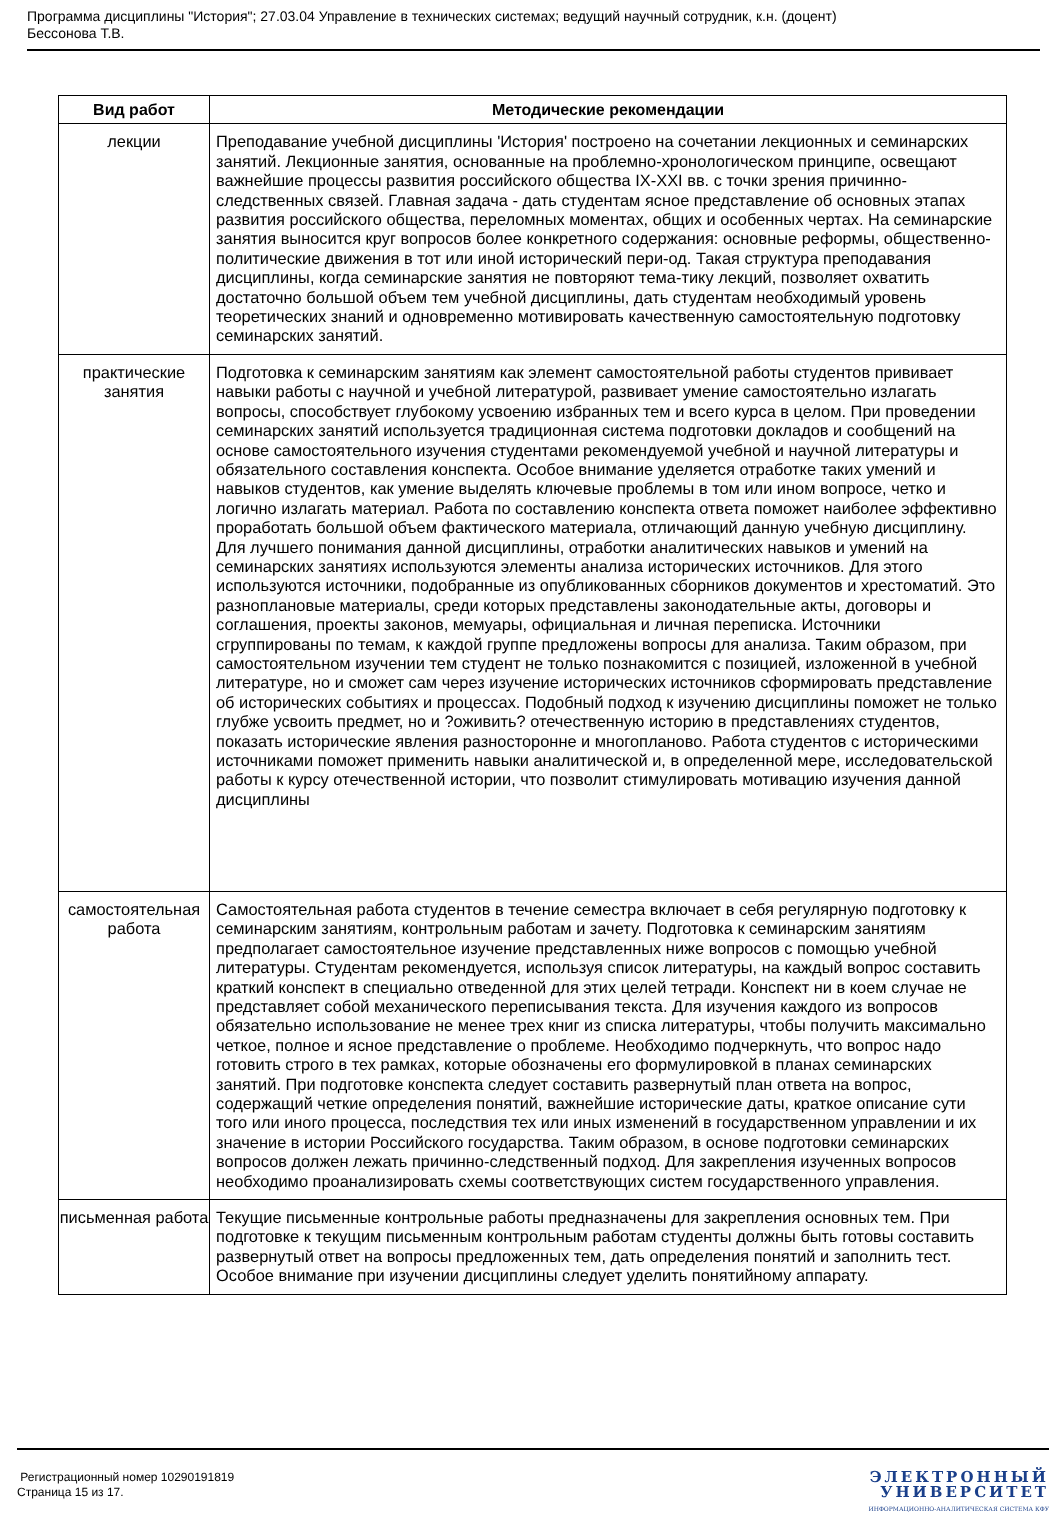Программа дисциплины "История"; 27.03.04 Управление в технических системах; ведущий научный сотрудник, к.н. (доцент)
Бессонова Т.В.
| Вид работ | Методические рекомендации |
| --- | --- |
| лекции | Преподавание учебной дисциплины 'История' построено на сочетании лекционных и семинарских занятий. Лекционные занятия, основанные на проблемно-хронологическом принципе, освещают важнейшие процессы развития российского общества IX-XXI вв. с точки зрения причинно-следственных связей. Главная задача - дать студентам ясное представление об основных этапах развития российского общества, переломных моментах, общих и особенных чертах. На семинарские занятия выносится круг вопросов более конкретного содержания: основные реформы, общественно-политические движения в тот или иной исторический пери-од. Такая структура преподавания дисциплины, когда семинарские занятия не повторяют тема-тику лекций, позволяет охватить достаточно большой объем тем учебной дисциплины, дать студентам необходимый уровень теоретических знаний и одновременно мотивировать качественную самостоятельную подготовку семинарских занятий. |
| практические занятия | Подготовка к семинарским занятиям как элемент самостоятельной работы студентов прививает навыки работы с научной и учебной литературой, развивает умение самостоятельно излагать вопросы, способствует глубокому усвоению избранных тем и всего курса в целом. При проведении семинарских занятий используется традиционная система подготовки докладов и сообщений на основе самостоятельного изучения студентами рекомендуемой учебной и научной литературы и обязательного составления конспекта. Особое внимание уделяется отработке таких умений и навыков студентов, как умение выделять ключевые проблемы в том или ином вопросе, четко и логично излагать материал. Работа по составлению конспекта ответа поможет наиболее эффективно проработать большой объем фактического материала, отличающий данную учебную дисциплину. Для лучшего понимания данной дисциплины, отработки аналитических навыков и умений на семинарских занятиях используются элементы анализа исторических источников. Для этого используются источники, подобранные из опубликованных сборников документов и хрестоматий. Это разноплановые материалы, среди которых представлены законодательные акты, договоры и соглашения, проекты законов, мемуары, официальная и личная переписка. Источники сгруппированы по темам, к каждой группе предложены вопросы для анализа. Таким образом, при самостоятельном изучении тем студент не только познакомится с позицией, изложенной в учебной литературе, но и сможет сам через изучение исторических источников сформировать представление об исторических событиях и процессах. Подобный подход к изучению дисциплины поможет не только глубже усвоить предмет, но и ?оживить? отечественную историю в представлениях студентов, показать исторические явления разносторонне и многопланово. Работа студентов с историческими источниками поможет применить навыки аналитической и, в определенной мере, исследовательской работы к курсу отечественной истории, что позволит стимулировать мотивацию изучения данной дисциплины |
| самостоятельная работа | Самостоятельная работа студентов в течение семестра включает в себя регулярную подготовку к семинарским занятиям, контрольным работам и зачету. Подготовка к семинарским занятиям предполагает самостоятельное изучение представленных ниже вопросов с помощью учебной литературы. Студентам рекомендуется, используя список литературы, на каждый вопрос составить краткий конспект в специально отведенной для этих целей тетради. Конспект ни в коем случае не представляет собой механического переписывания текста. Для изучения каждого из вопросов обязательно использование не менее трех книг из списка литературы, чтобы получить максимально четкое, полное и ясное представление о проблеме. Необходимо подчеркнуть, что вопрос надо готовить строго в тех рамках, которые обозначены его формулировкой в планах семинарских занятий. При подготовке конспекта следует составить развернутый план ответа на вопрос, содержащий четкие определения понятий, важнейшие исторические даты, краткое описание сути того или иного процесса, последствия тех или иных изменений в государственном управлении и их значение в истории Российского государства. Таким образом, в основе подготовки семинарских вопросов должен лежать причинно-следственный подход. Для закрепления изученных вопросов необходимо проанализировать схемы соответствующих систем государственного управления. |
| письменная работа | Текущие письменные контрольные работы предназначены для закрепления основных тем. При подготовке к текущим письменным контрольным работам студенты должны быть готовы составить развернутый ответ на вопросы предложенных тем, дать определения понятий и заполнить тест. Особое внимание при изучении дисциплины следует уделить понятийному аппарату. |
Регистрационный номер 10290191819
Страница 15 из 17.
ЭЛЕКТРОННЫЙ
УНИВЕРСИТЕТ
ИНФОРМАЦИОННО-АНАЛИТИЧЕСКАЯ СИСТЕМА КФУ